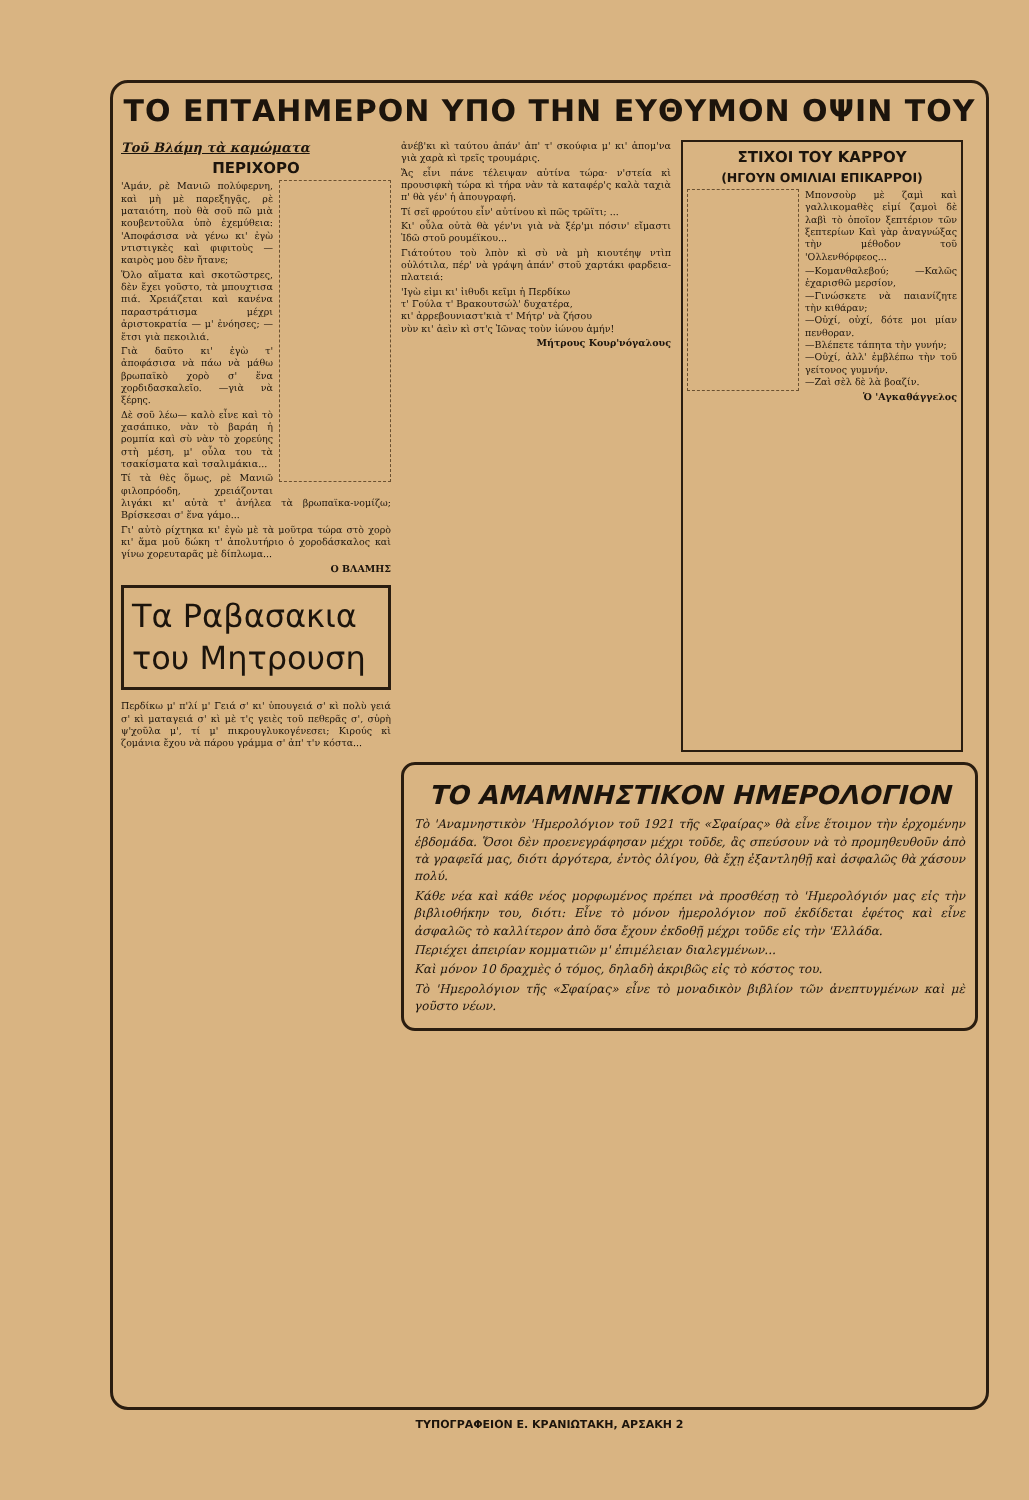ΤΟ ΕΠΤΑΗΜΕΡΟΝ ΥΠΟ ΤΗΝ ΕΥΘΥΜΟΝ ΟΨΙΝ ΤΟΥ
Τοῦ Βλάμη τὰ καμώματα
ΠΕΡΙΧΟΡΟ
'Αμάν, ρὲ Μανιῶ πολύφερνη, καὶ μὴ μὲ παρεξηγᾷς, ρὲ ματαιότη, ποὺ θὰ σοῦ πῶ μιὰ κουβεντοῦλα ὑπὸ ἐχεμύθεια: 'Αποφάσισα νὰ γένω κι' ἐγὼ ντιστιγκὲς καὶ φιφιτοὺς —καιρὸς μου δὲν ἤτανε;
Ὅλο αἵματα καὶ σκοτῶστρες, δὲν ἔχει γοῦστο, τὰ μπουχτισα πιά. Χρειάζεται καὶ κανένα παραστράτισμα μέχρι ἀριστοκρατία — μ' ἐνόησες; —ἔτσι γιὰ πεκοιλιά.
Γιὰ δαῦτο κι' ἐγὼ τ' ἀποφάσισα νὰ πάω νὰ μάθω βρωπαϊκὸ χορὸ σ' ἕνα χορδιδασκαλεῖο. —γιὰ νὰ ξέρης.
Δὲ σοῦ λέω— καλὸ εἶνε καὶ τὸ χασάπικο, νὰν τὸ βαράη ἡ ρομπία καὶ σὺ νὰν τὸ χορεύης στὴ μέση, μ' οὗλα του τὰ τσακίσματα καὶ τσαλιμάκια...
Τί τὰ θὲς ὅμως, ρὲ Μανιῶ φιλοπρόοδη, χρειάζονται λιγάκι κι' αὐτὰ τ' ἀνήλεα τὰ βρωπαϊκα-νομίζω; Βρίσκεσαι σ' ἕνα γάμο...
Γι' αὐτὸ ρίχτηκα κι' ἐγὼ μὲ τὰ μοῦτρα τώρα στὸ χορὸ κι' ἅμα μοῦ δώκη τ' ἀπολυτήριο ὁ χοροδάσκαλος καὶ γίνω χορευταρᾶς μὲ δίπλωμα...
Ο ΒΛΑΜΗΣ
Τα Ραβασακια
του Μητρουση
Περδίκω μ' π'λί μ' Γειά σ' κι' ὑπουγειά σ' κὶ πολὺ γειά σ' κὶ ματαγειά σ' κὶ μὲ τ'ς γειὲς τοῦ πεθερᾶς σ', σὐρὴ ψ'χοῦλα μ', τί μ' πικρουγλυκογένεσει; Κιρούς κὶ ζομάνια ἔχου νὰ πάρου γράμμα σ' ἀπ' τ'ν κόστα...
ἀνέβ'κι κὶ ταύτου ἀπάν' ἀπ' τ' σκούφια μ' κι' ἀπομ'να γιὰ χαρὰ κὶ τρεῖς τρουμάρις.
Ἄς εἶνι πάνε τέλειψαν αὐτίνα τώρα· ν'στεία κὶ προυσιφκὴ τώρα κὶ τήρα νὰν τὰ καταφέρ'ς καλὰ ταχιὰ π' θὰ γέν' ἡ ἀπουγραφή.
Τί σεῖ φρούτου εἶν' αὐτίνου κὶ πῶς τρῶϊτι; ...
Κι' οὖλα οὐτὰ θὰ γέν'νι γιὰ νὰ ξέρ'μι πόσιν' εἴμαστι Ἰδῶ στοῦ ρουμέϊκου...
Γιάτούτου τοὺ λπὸν κὶ σὺ νὰ μὴ κιουτέηψ ντὶπ οὐλότιλα, πέρ' νὰ γράψη ἀπάν' στοῦ χαρτάκι φαρδεια-πλατειά:
'Ιγὼ εἰμι κι' ἰιθυδι κεῖμι ἡ Περδίκω
τ' Γούλα τ' Βρακουτσώλ' δυχατέρα,
κι' ἀρρεβουνιαστ'κιὰ τ' Μήτρ' νὰ ζήσου
νὺν κι' ἀεὶν κὶ στ'ς Ἰῶνας τοὺν ἰώνου ἀμήν!
Μήτρους Κουρ'νόγαλους
ΣΤΙΧΟΙ ΤΟΥ ΚΑΡΡΟΥ
(ΗΓΟΥΝ ΟΜΙΛΙΑΙ ΕΠΙΚΑΡΡΟΙ)
Μπονσοὺρ μὲ ζαμὶ καὶ γαλλικομαθὲς εἰμί ζαμοὶ δὲ λαβὶ τὸ ὁποῖον ξεπτέριον τῶν ξεπτερίων Καὶ γὰρ ἀναγνώξας τὴν μέθοδον τοῦ 'Ολλενθόρφεος...
—Κομανθαλεβού; —Καλῶς ἐχαρισθῶ μερσίον,
—Γινώσκετε νὰ παιανίζητε τὴν κιθάραν;
—Οὐχί, οὐχί, δότε μοι μίαν πενθοραν.
—Βλέπετε τάπητα τὴν γυνήν;
—Οὐχί, ἀλλ' ἐμβλέπω τὴν τοῦ γείτονος γυμνήν.
—Ζαὶ σὲλ δὲ λὰ βοαζίν.
Ὁ 'Αγκαθάγγελος
ΤΟ ΑΜΑΜΝΗΣΤΙΚΟΝ ΗΜΕΡΟΛΟΓΙΟΝ
Τὸ 'Αναμνηστικὸν 'Ημερολόγιον τοῦ 1921 τῆς «Σφαίρας» θὰ εἶνε ἕτοιμον τὴν ἐρχομένην ἑβδομάδα. Ὅσοι δὲν προενεγράφησαν μέχρι τοῦδε, ἂς σπεύσουν νὰ τὸ προμηθευθοῦν ἀπὸ τὰ γραφεῖά μας, διότι ἀργότερα, ἐντὸς ὀλίγου, θὰ ἔχῃ ἐξαντληθῇ καὶ ἀσφαλῶς θὰ χάσουν πολύ.
Κάθε νέα καὶ κάθε νέος μορφωμένος πρέπει νὰ προσθέσῃ τὸ 'Ημερολόγιόν μας εἰς τὴν βιβλιοθήκην του, διότι: Εἶνε τὸ μόνον ἡμερολόγιον ποῦ ἐκδίδεται ἐφέτος καὶ εἶνε ἀσφαλῶς τὸ καλλίτερον ἀπὸ ὅσα ἔχουν ἐκδοθῇ μέχρι τοῦδε εἰς τὴν 'Ελλάδα.
Περιέχει ἀπειρίαν κομματιῶν μ' ἐπιμέλειαν διαλεγμένων...
Καὶ μόνον 10 δραχμὲς ὁ τόμος, δηλαδὴ ἀκριβῶς εἰς τὸ κόστος του.
Τὸ 'Ημερολόγιον τῆς «Σφαίρας» εἶνε τὸ μοναδικὸν βιβλίον τῶν ἀνεπτυγμένων καὶ μὲ γοῦστο νέων.
ΤΥΠΟΓΡΑΦΕΙΟΝ Ε. ΚΡΑΝΙΩΤΑΚΗ, ΑΡΣΑΚΗ 2